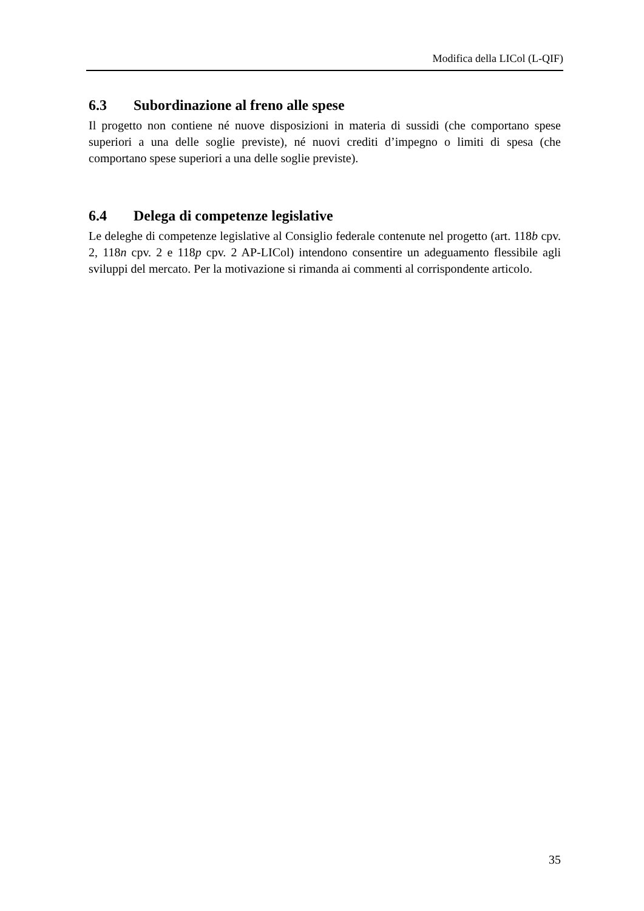Modifica della LICol (L-QIF)
6.3 Subordinazione al freno alle spese
Il progetto non contiene né nuove disposizioni in materia di sussidi (che comportano spese superiori a una delle soglie previste), né nuovi crediti d’impegno o limiti di spesa (che comportano spese superiori a una delle soglie previste).
6.4 Delega di competenze legislative
Le deleghe di competenze legislative al Consiglio federale contenute nel progetto (art. 118b cpv. 2, 118n cpv. 2 e 118p cpv. 2 AP-LICol) intendono consentire un adeguamento flessibile agli sviluppi del mercato. Per la motivazione si rimanda ai commenti al corrispondente articolo.
35